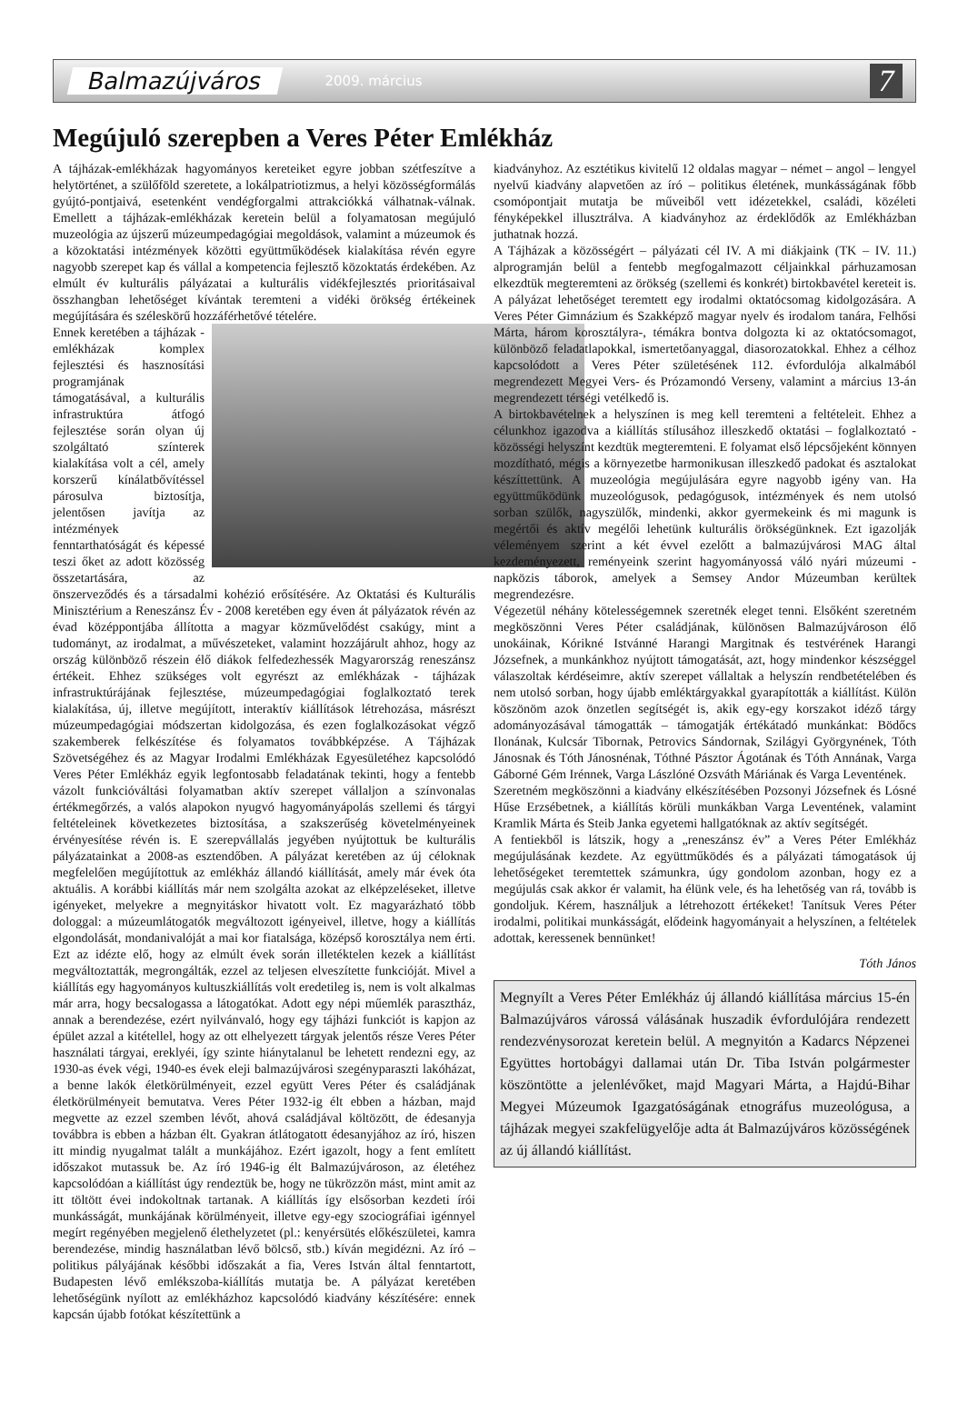Balmazújváros 2009. március 7
Megújuló szerepben a Veres Péter Emlékház
A tájházak-emlékházak hagyományos kereteiket egyre jobban szétfeszítve a helytörténet, a szülőföld szeretete, a lokálpatriotizmus, a helyi közösségformálás gyújtó-pontjaivá, esetenként vendégforgalmi attrakciókká válhatnak-válnak. Emellett a tájházak-emlékházak keretein belül a folyamatosan megújuló muzeológia az újszerű múzeumpedagógiai megoldások, valamint a múzeumok és a közoktatási intézmények közötti együttműködések kialakítása révén egyre nagyobb szerepet kap és vállal a kompetencia fejlesztő közoktatás érdekében. Az elmúlt év kulturális pályázatai a kulturális vidékfejlesztés prioritásaival összhangban lehetőséget kívántak teremteni a vidéki örökség értékeinek megújítására és széleskörű hozzáférhetővé tételére.
Ennek keretében a tájházak -emlékházak komplex fejlesztési és hasznosítási programjának támogatásával, a kulturális infrastruktúra átfogó fejlesztése során olyan új szolgáltató színterek kialakítása volt a cél, amely korszerű kínálatbővítéssel párosulva biztosítja, jelentősen javítja az intézmények fenntarthatóságát és képessé teszi őket az adott közösség összetartására, az önszerveződés és a társadalmi kohézió erősítésére. Az Oktatási és Kulturális Minisztérium a Reneszánsz Év - 2008 keretében egy éven át pályázatok révén az évad középpontjába állította a magyar közművelődést csakúgy, mint a tudományt, az irodalmat, a művészeteket, valamint hozzájárult ahhoz, hogy az ország különböző részein élő diákok felfedezhessék Magyarország reneszánsz értékeit. Ehhez szükséges volt egyrészt az emlékházak - tájházak infrastruktúrájának fejlesztése, múzeumpedagógiai foglalkoztató terek kialakítása, új, illetve megújított, interaktív kiállítások létrehozása, másrészt múzeumpedagógiai módszertan kidolgozása, és ezen foglalkozásokat végző szakemberek felkészítése és folyamatos továbbképzése. A Tájházak Szövetségéhez és az Magyar Irodalmi Emlékházak Egyesületéhez kapcsolódó Veres Péter Emlékház egyik legfontosabb feladatának tekinti, hogy a fentebb vázolt funkcióváltási folyamatban aktív szerepet vállaljon a színvonalas értékmegőrzés, a valós alapokon nyugvó hagyományápolás szellemi és tárgyi feltételeinek következetes biztosítása, a szakszerűség követelményeinek érvényesítése révén is. E szerepvállalás jegyében nyújtottuk be kulturális pályázatainkat a 2008-as esztendőben. A pályázat keretében az új céloknak megfelelően megújítottuk az emlékház állandó kiállítását, amely már évek óta aktuális. A korábbi kiállítás már nem szolgálta azokat az elképzeléseket, illetve igényeket, melyekre a megnyitáskor hivatott volt. Ez magyarázható több dologgal: a múzeumlátogatók megváltozott igényeivel, illetve, hogy a kiállítás elgondolását, mondanivalóját a mai kor fiatalsága, középső korosztálya nem érti. Ezt az idézte elő, hogy az elmúlt évek során illetéktelen kezek a kiállítást megváltoztatták, megrongálták, ezzel az teljesen elveszítette funkcióját. Mivel a kiállítás egy hagyományos kultuszkiállítás volt eredetileg is, nem is volt alkalmas már arra, hogy becsalogassa a látogatókat. Adott egy népi műemlék parasztház, annak a berendezése, ezért nyilvánvaló, hogy egy tájházi funkciót is kapjon az épület azzal a kitétellel, hogy az ott elhelyezett tárgyak jelentős része Veres Péter használati tárgyai, ereklyéi, így szinte hiánytalanul be lehetett rendezni egy, az 1930-as évek végi, 1940-es évek eleji balmazújvárosi szegényparaszti lakóházat, a benne lakók életkörülményeit, ezzel együtt Veres Péter és családjának életkörülményeit bemutatva. Veres Péter 1932-ig élt ebben a házban, majd megvette az ezzel szemben lévőt, ahová családjával költözött, de édesanyja továbbra is ebben a házban élt. Gyakran átlátogatott édesanyjához az író, hiszen itt mindig nyugalmat talált a munkájához. Ezért igazolt, hogy a fent említett időszakot mutassuk be. Az író 1946-ig élt Balmazújvároson, az életéhez kapcsolódóan a kiállítást úgy rendeztük be, hogy ne tükrözzön mást, mint amit az itt töltött évei indokoltnak tartanak. A kiállítás így elsősorban kezdeti írói munkásságát, munkájának körülményeit, illetve egy-egy szociográfiai igénnyel megírt regényében megjelenő élethelyzetet (pl.: kenyérsütés előkészületei, kamra berendezése, mindig használatban lévő bölcső, stb.) kíván megidézni. Az író – politikus pályájának későbbi időszakát a fia, Veres István által fenntartott, Budapesten lévő emlékszoba-kiállítás mutatja be. A pályázat keretében lehetőségünk nyílott az emlékházhoz kapcsolódó kiadvány készítésére: ennek kapcsán újabb fotókat készítettünk a
kiadványhoz. Az esztétikus kivitelű 12 oldalas magyar – német – angol – lengyel nyelvű kiadvány alapvetően az író – politikus életének, munkásságának főbb csomópontjait mutatja be műveiből vett idézetekkel, családi, közéleti fényképekkel illusztrálva. A kiadványhoz az érdeklődők az Emlékházban juthatnak hozzá.
A Tájházak a közösségért – pályázati cél IV. A mi diákjaink (TK – IV. 11.) alprogramján belül a fentebb megfogalmazott céljainkkal párhuzamosan elkezdtük megteremteni az örökség (szellemi és konkrét) birtokbavétel kereteit is. A pályázat lehetőséget teremtett egy irodalmi oktatócsomag kidolgozására. A Veres Péter Gimnázium és Szakképző magyar nyelv és irodalom tanára, Felhősi Márta, három korosztályra-, témákra bontva dolgozta ki az oktatócsomagot, különböző feladatlapokkal, ismertetőanyaggal, diasorozatokkal. Ehhez a célhoz kapcsolódott a Veres Péter születésének 112. évfordulója alkalmából megrendezett Megyei Vers- és Prózamondó Verseny, valamint a március 13-án megrendezett térségi vetélkedő is.
A birtokbavételnek a helyszínen is meg kell teremteni a feltételeit. Ehhez a célunkhoz igazodva a kiállítás stílusához illeszkedő oktatási – foglalkoztató - közösségi helyszínt kezdtük megteremteni. E folyamat első lépcsőjeként könnyen mozdítható, mégis a környezetbe harmonikusan illeszkedő padokat és asztalokat készíttettünk. A muzeológia megújulására egyre nagyobb igény van. Ha együttműködünk muzeológusok, pedagógusok, intézmények és nem utolsó sorban szülők, nagyszülők, mindenki, akkor gyermekeink és mi magunk is megértői és aktív megélői lehetünk kulturális örökségünknek. Ezt igazolják véleményem szerint a két évvel ezelőtt a balmazújvárosi MAG által kezdeményezett, reményeink szerint hagyományossá váló nyári múzeumi - napközis táborok, amelyek a Semsey Andor Múzeumban kerültek megrendezésre.
Végezetül néhány kötelességemnek szeretnék eleget tenni. Elsőként szeretném megköszönni Veres Péter családjának, különösen Balmazújvároson élő unokáinak, Kórikné Istvánné Harangi Margitnak és testvérének Harangi Józsefnek, a munkánkhoz nyújtott támogatását, azt, hogy mindenkor készséggel válaszoltak kérdéseimre, aktív szerepet vállaltak a helyszín rendbetételében és nem utolsó sorban, hogy újabb emléktárgyakkal gyarapították a kiállítást. Külön köszönöm azok önzetlen segítségét is, akik egy-egy korszakot idéző tárgy adományozásával támogatták – támogatják értékátadó munkánkat: Bödőcs Ilonának, Kulcsár Tibornak, Petrovics Sándornak, Szilágyi Györgynének, Tóth Jánosnak és Tóth Jánosnénak, Tóthné Pásztor Ágotának és Tóth Annának, Varga Gáborné Gém Irénnek, Varga Lászlóné Ozsváth Máriának és Varga Leventének.
Szeretném megköszönni a kiadvány elkészítésében Pozsonyi Józsefnek és Lósné Hűse Erzsébetnek, a kiállítás körüli munkákban Varga Leventének, valamint Kramlik Márta és Steib Janka egyetemi hallgatóknak az aktív segítségét.
A fentiekből is látszik, hogy a „reneszánsz év” a Veres Péter Emlékház megújulásának kezdete. Az együttműködés és a pályázati támogatások új lehetőségeket teremtettek számunkra, úgy gondolom azonban, hogy ez a megújulás csak akkor ér valamit, ha élünk vele, és ha lehetőség van rá, tovább is gondoljuk. Kérem, használjuk a létrehozott értékeket! Tanítsuk Veres Péter irodalmi, politikai munkásságát, elődeink hagyományait a helyszínen, a feltételek adottak, keressenek bennünket!
Tóth János
Megnyílt a Veres Péter Emlékház új állandó kiállítása március 15-én Balmazújváros várossá válásának huszadik évfordulójára rendezett rendezvénysorozat keretein belül. A megnyitón a Kadarcs Népzenei Együttes hortobágyi dallamai után Dr. Tiba István polgármester köszöntötte a jelenlévőket, majd Magyari Márta, a Hajdú-Bihar Megyei Múzeumok Igazgatóságának etnográfus muzeológusa, a tájházak megyei szakfelügyelője adta át Balmazújváros közösségének az új állandó kiállítást.